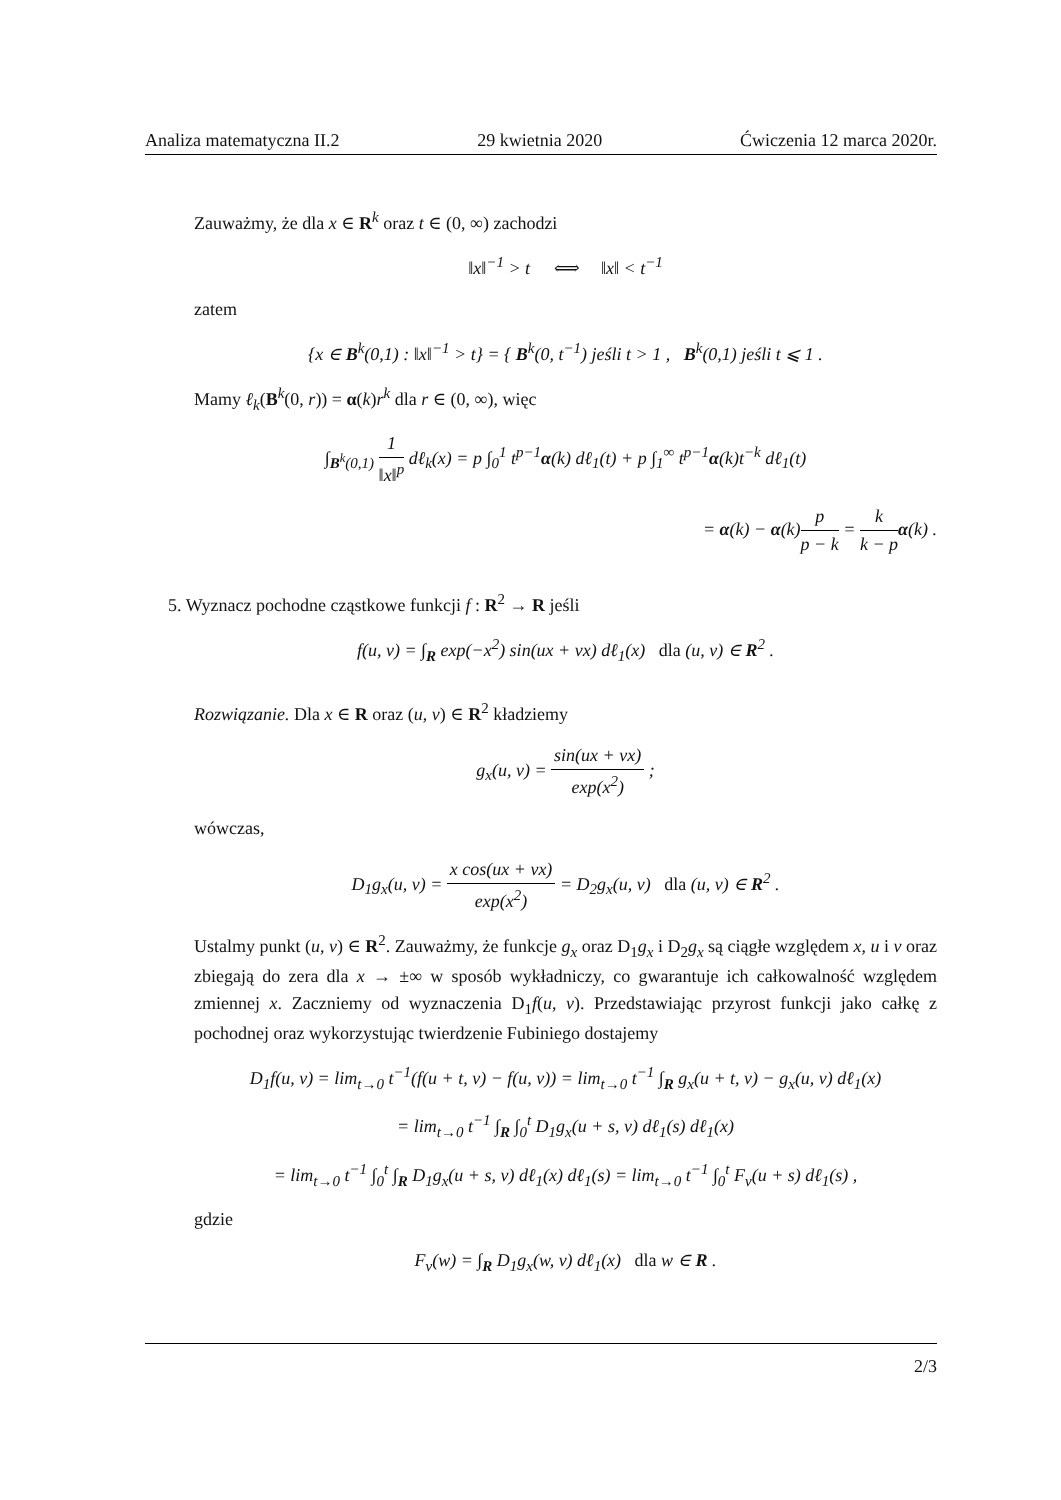Analiza matematyczna II.2 29 kwietnia 2020 Ćwiczenia 12 marca 2020r.
Zauważmy, że dla x ∈ R<sup>k</sup> oraz t ∈ (0, ∞) zachodzi
‖x‖<sup>−1</sup> > t ⟺ ‖x‖ < t<sup>−1</sup>
zatem
{x ∈ B<sup>k</sup>(0,1) : ‖x‖<sup>−1</sup> > t} = { B<sup>k</sup>(0, t<sup>−1</sup>) jeśli t > 1 , B<sup>k</sup>(0,1) jeśli t ⩽ 1 .
Mamy ℓ<sub>k</sub>(B<sup>k</sup>(0, r)) = α(k)r<sup>k</sup> dla r ∈ (0, ∞), więc
∫<sub>B<sup>k</sup>(0,1)</sub> 1 ‖x‖<sup>p</sup> dℓ<sub>k</sub>(x) = p ∫<sub>0</sub><sup>1</sup> t<sup>p−1</sup>α(k) dℓ<sub>1</sub>(t) + p ∫<sub>1</sub><sup>∞</sup> t<sup>p−1</sup>α(k)t<sup>−k</sup> dℓ<sub>1</sub>(t)
= α(k) − α(k)p p − k = k k − p α(k) .
5. Wyznacz pochodne cząstkowe funkcji f : R<sup>2</sup> → R jeśli
f(u, v) = ∫<sub>R</sub> exp(−x<sup>2</sup>) sin(ux + vx) dℓ<sub>1</sub>(x) dla (u, v) ∈ R<sup>2</sup> .
Rozwiązanie. Dla x ∈ R oraz (u, v) ∈ R<sup>2</sup> kładziemy
g<sub>x</sub>(u, v) = sin(ux + vx) exp(x<sup>2</sup>) ;
wówczas,
D<sub>1</sub>g<sub>x</sub>(u, v) = x cos(ux + vx) exp(x<sup>2</sup>) = D<sub>2</sub>g<sub>x</sub>(u, v) dla (u, v) ∈ R<sup>2</sup> .
Ustalmy punkt (u, v) ∈ R<sup>2</sup>. Zauważmy, że funkcje g<sub>x</sub> oraz D<sub>1</sub>g<sub>x</sub> i D<sub>2</sub>g<sub>x</sub> są ciągłe względem x, u i v oraz zbiegają do zera dla x → ±∞ w sposób wykładniczy, co gwarantuje ich całkowalność względem zmiennej x. Zaczniemy od wyznaczenia D<sub>1</sub>f(u, v). Przedstawiając przyrost funkcji jako całkę z pochodnej oraz wykorzystując twierdzenie Fubiniego dostajemy
D<sub>1</sub>f(u, v) = lim<sub>t→0</sub> t<sup>−1</sup>(f(u + t, v) − f(u, v)) = lim<sub>t→0</sub> t<sup>−1</sup> ∫<sub>R</sub> g<sub>x</sub>(u + t, v) − g<sub>x</sub>(u, v) dℓ<sub>1</sub>(x)
= lim<sub>t→0</sub> t<sup>−1</sup> ∫<sub>R</sub> ∫<sub>0</sub><sup>t</sup> D<sub>1</sub>g<sub>x</sub>(u + s, v) dℓ<sub>1</sub>(s) dℓ<sub>1</sub>(x)
= lim<sub>t→0</sub> t<sup>−1</sup> ∫<sub>0</sub><sup>t</sup> ∫<sub>R</sub> D<sub>1</sub>g<sub>x</sub>(u + s, v) dℓ<sub>1</sub>(x) dℓ<sub>1</sub>(s) = lim<sub>t→0</sub> t<sup>−1</sup> ∫<sub>0</sub><sup>t</sup> F<sub>v</sub>(u + s) dℓ<sub>1</sub>(s) ,
gdzie
F<sub>v</sub>(w) = ∫<sub>R</sub> D<sub>1</sub>g<sub>x</sub>(w, v) dℓ<sub>1</sub>(x) dla w ∈ R .
2/3